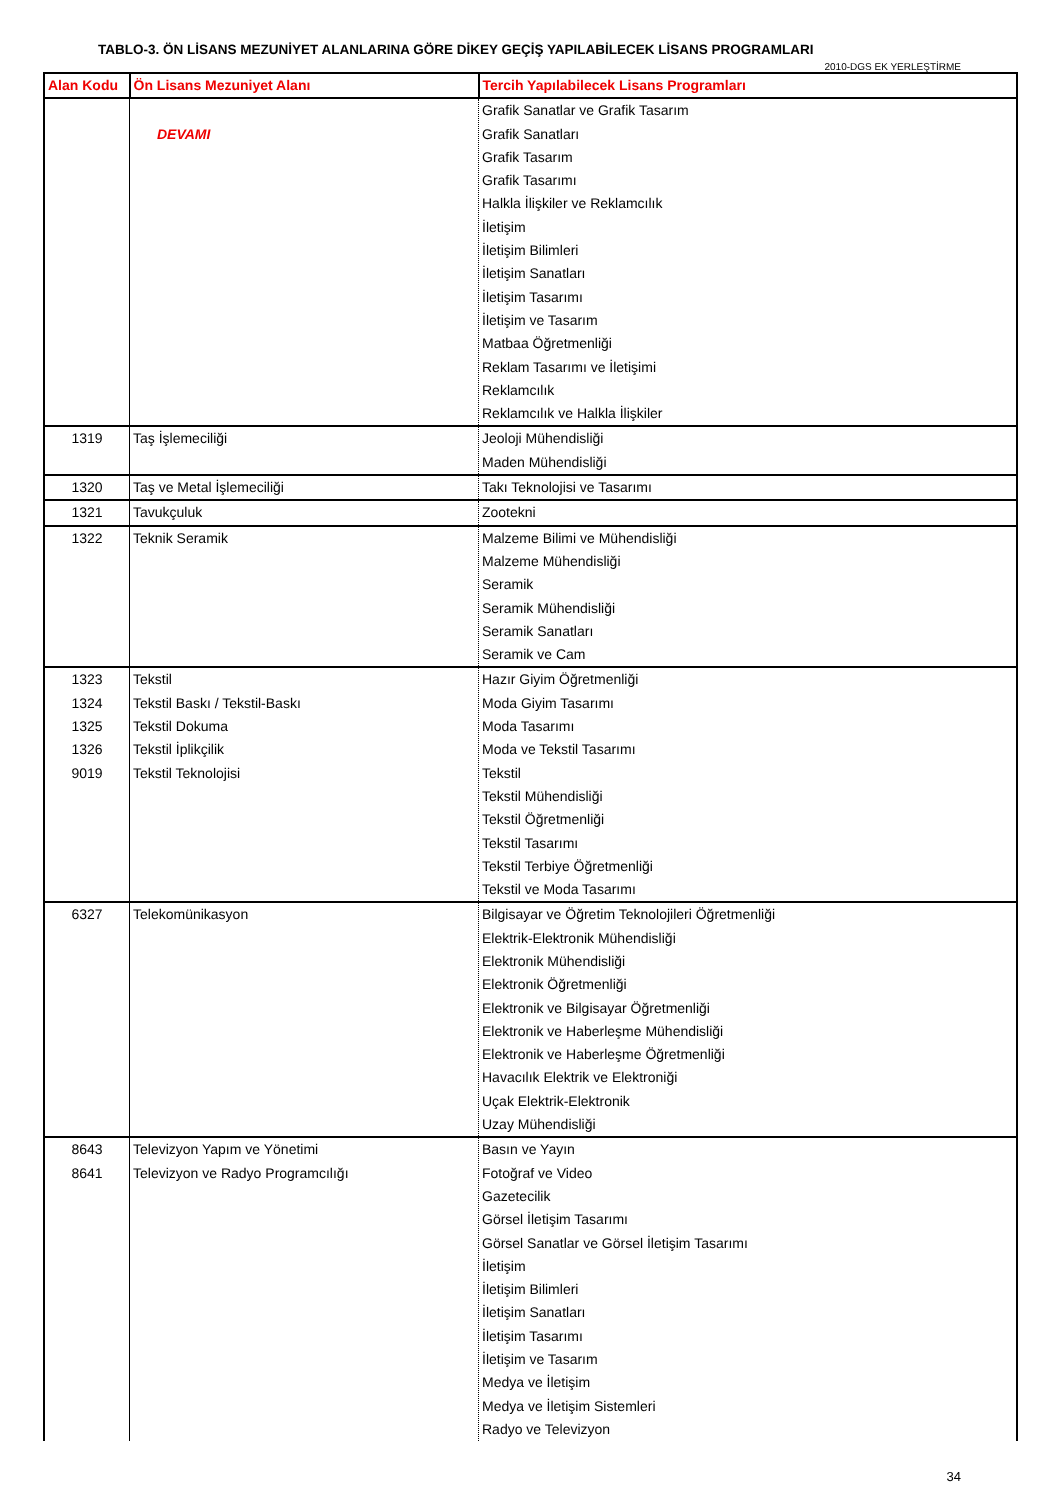TABLO-3. ÖN LİSANS MEZUNİYET ALANLARINA GÖRE DİKEY GEÇİŞ YAPILABİLECEK LİSANS PROGRAMLARI
2010-DGS EK YERLEŞTİRME
| Alan Kodu | Ön Lisans Mezuniyet Alanı | Tercih Yapılabilecek Lisans Programları |
| --- | --- | --- |
| | DEVAMI | Grafik Sanatlar ve Grafik Tasarım Grafik Sanatları Grafik Tasarım Grafik Tasarımı Halkla İlişkiler ve Reklamcılık İletişim İletişim Bilimleri İletişim Sanatları İletişim Tasarımı İletişim ve Tasarım Matbaa Öğretmenliği Reklam Tasarımı ve İletişimi Reklamcılık Reklamcılık ve Halkla İlişkiler |
| 1319 | Taş İşlemeciliği | Jeoloji Mühendisliği Maden Mühendisliği |
| 1320 | Taş ve Metal İşlemeciliği | Takı Teknolojisi ve Tasarımı |
| 1321 | Tavukçuluk | Zootekni |
| 1322 | Teknik Seramik | Malzeme Bilimi ve Mühendisliği Malzeme Mühendisliği Seramik Seramik Mühendisliği Seramik Sanatları Seramik ve Cam |
| 1323 1324 1325 1326 9019 | Tekstil Tekstil Baskı / Tekstil-Baskı Tekstil Dokuma Tekstil İplikçilik Tekstil Teknolojisi | Hazır Giyim Öğretmenliği Moda Giyim Tasarımı Moda Tasarımı Moda ve Tekstil Tasarımı Tekstil Tekstil Mühendisliği Tekstil Öğretmenliği Tekstil Tasarımı Tekstil Terbiye Öğretmenliği Tekstil ve Moda Tasarımı |
| 6327 | Telekomünikasyon | Bilgisayar ve Öğretim Teknolojileri Öğretmenliği Elektrik-Elektronik Mühendisliği Elektronik Mühendisliği Elektronik Öğretmenliği Elektronik ve Bilgisayar Öğretmenliği Elektronik ve Haberleşme Mühendisliği Elektronik ve Haberleşme Öğretmenliği Havacılık Elektrik ve Elektroniği Uçak Elektrik-Elektronik Uzay Mühendisliği |
| 8643 8641 | Televizyon Yapım ve Yönetimi Televizyon ve Radyo Programcılığı | Basın ve Yayın Fotoğraf ve Video Gazetecilik Görsel İletişim Tasarımı Görsel Sanatlar ve Görsel İletişim Tasarımı İletişim İletişim Bilimleri İletişim Sanatları İletişim Tasarımı İletişim ve Tasarım Medya ve İletişim Medya ve İletişim Sistemleri Radyo ve Televizyon |
34